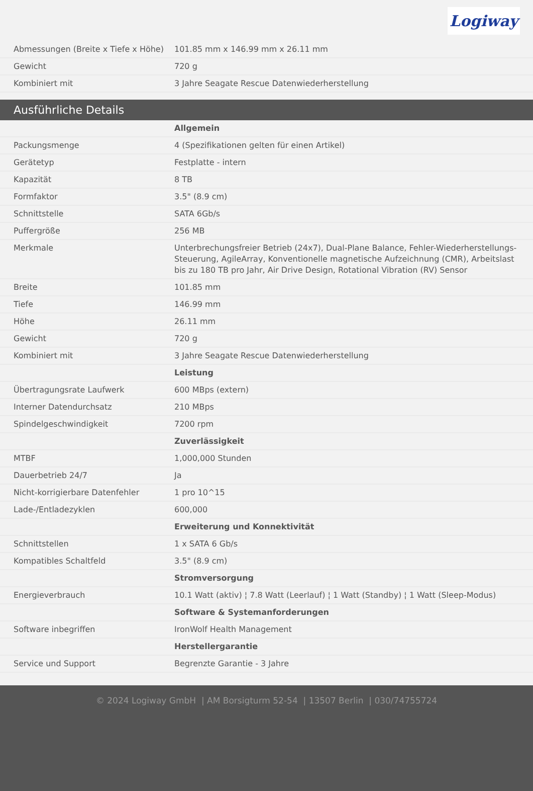Logiway
| Abmessungen (Breite x Tiefe x Höhe) | 101.85 mm x 146.99 mm x 26.11 mm |
| Gewicht | 720 g |
| Kombiniert mit | 3 Jahre Seagate Rescue Datenwiederherstellung |
Ausführliche Details
| | Allgemein |
| Packungsmenge | 4 (Spezifikationen gelten für einen Artikel) |
| Gerätetyp | Festplatte - intern |
| Kapazität | 8 TB |
| Formfaktor | 3.5" (8.9 cm) |
| Schnittstelle | SATA 6Gb/s |
| Puffergröße | 256 MB |
| Merkmale | Unterbrechungsfreier Betrieb (24x7), Dual-Plane Balance, Fehler-Wiederherstellungs-Steuerung, AgileArray, Konventionelle magnetische Aufzeichnung (CMR), Arbeitslast bis zu 180 TB pro Jahr, Air Drive Design, Rotational Vibration (RV) Sensor |
| Breite | 101.85 mm |
| Tiefe | 146.99 mm |
| Höhe | 26.11 mm |
| Gewicht | 720 g |
| Kombiniert mit | 3 Jahre Seagate Rescue Datenwiederherstellung |
| | Leistung |
| Übertragungsrate Laufwerk | 600 MBps (extern) |
| Interner Datendurchsatz | 210 MBps |
| Spindelgeschwindigkeit | 7200 rpm |
| | Zuverlässigkeit |
| MTBF | 1,000,000 Stunden |
| Dauerbetrieb 24/7 | Ja |
| Nicht-korrigierbare Datenfehler | 1 pro 10^15 |
| Lade-/Entladezyklen | 600,000 |
| | Erweiterung und Konnektivität |
| Schnittstellen | 1 x SATA 6 Gb/s |
| Kompatibles Schaltfeld | 3.5" (8.9 cm) |
| | Stromversorgung |
| Energieverbrauch | 10.1 Watt (aktiv) ¦ 7.8 Watt (Leerlauf) ¦ 1 Watt (Standby) ¦ 1 Watt (Sleep-Modus) |
| | Software & Systemanforderungen |
| Software inbegriffen | IronWolf Health Management |
| | Herstellergarantie |
| Service und Support | Begrenzte Garantie - 3 Jahre |
© 2024 Logiway GmbH | AM Borsigturm 52-54 | 13507 Berlin | 030/74755724